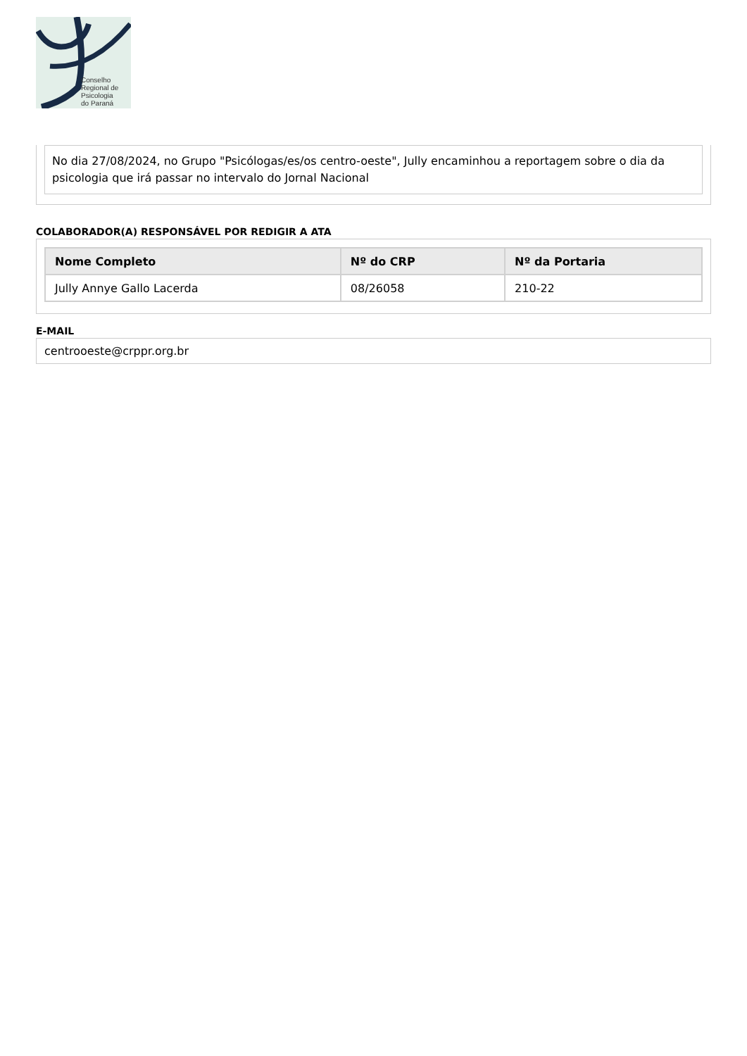Conselho
Regional de
Psicologia
do Paraná
No dia 27/08/2024, no Grupo "Psicólogas/es/os centro-oeste", Jully encaminhou a reportagem sobre o dia da psicologia que irá passar no intervalo do Jornal Nacional
COLABORADOR(A) RESPONSÁVEL POR REDIGIR A ATA
| Nome Completo | Nº do CRP | Nº da Portaria |
| --- | --- | --- |
| Jully Annye Gallo Lacerda | 08/26058 | 210-22 |
E-MAIL
centrooeste@crppr.org.br